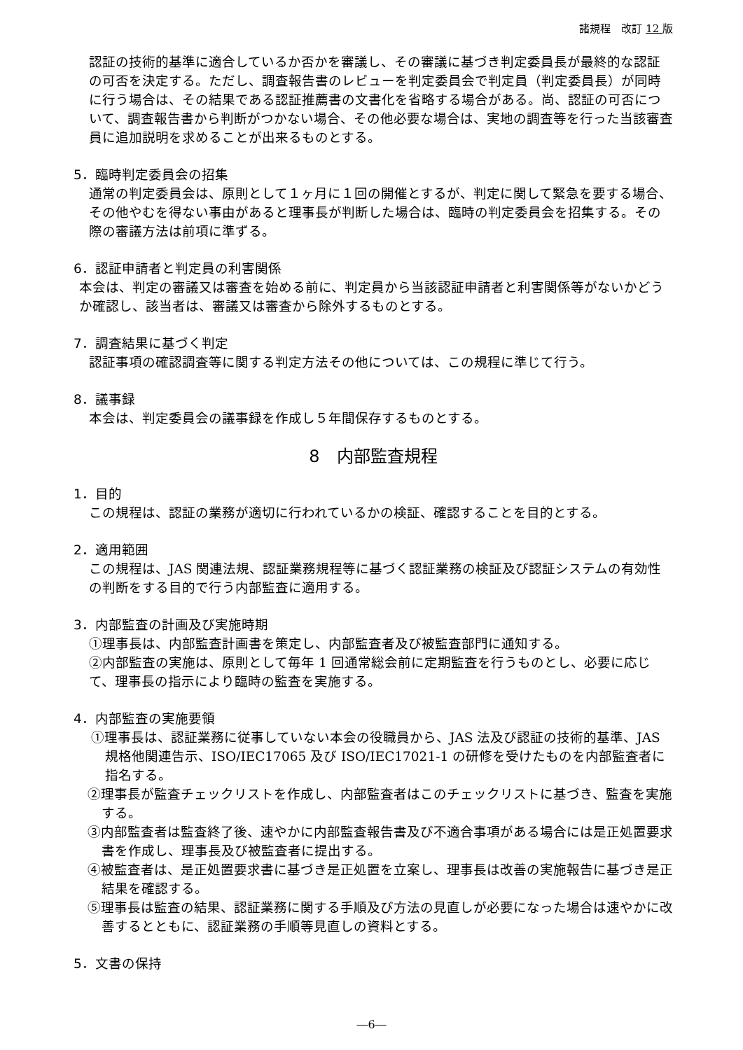諸規程　改訂 12 版
認証の技術的基準に適合しているか否かを審議し、その審議に基づき判定委員長が最終的な認証の可否を決定する。ただし、調査報告書のレビューを判定委員会で判定員（判定委員長）が同時に行う場合は、その結果である認証推薦書の文書化を省略する場合がある。尚、認証の可否について、調査報告書から判断がつかない場合、その他必要な場合は、実地の調査等を行った当該審査員に追加説明を求めることが出来るものとする。
5．臨時判定委員会の招集
通常の判定委員会は、原則として１ヶ月に１回の開催とするが、判定に関して緊急を要する場合、その他やむを得ない事由があると理事長が判断した場合は、臨時の判定委員会を招集する。その際の審議方法は前項に準ずる。
6．認証申請者と判定員の利害関係
本会は、判定の審議又は審査を始める前に、判定員から当該認証申請者と利害関係等がないかどうか確認し、該当者は、審議又は審査から除外するものとする。
7．調査結果に基づく判定
認証事項の確認調査等に関する判定方法その他については、この規程に準じて行う。
8．議事録
本会は、判定委員会の議事録を作成し５年間保存するものとする。
8　内部監査規程
1．目的
この規程は、認証の業務が適切に行われているかの検証、確認することを目的とする。
2．適用範囲
この規程は、JAS 関連法規、認証業務規程等に基づく認証業務の検証及び認証システムの有効性の判断をする目的で行う内部監査に適用する。
3．内部監査の計画及び実施時期
①理事長は、内部監査計画書を策定し、内部監査者及び被監査部門に通知する。
②内部監査の実施は、原則として毎年 1 回通常総会前に定期監査を行うものとし、必要に応じて、理事長の指示により臨時の監査を実施する。
4．内部監査の実施要領
①理事長は、認証業務に従事していない本会の役職員から、JAS 法及び認証の技術的基準、JAS 規格他関連告示、ISO/IEC17065 及び ISO/IEC17021-1 の研修を受けたものを内部監査者に指名する。
②理事長が監査チェックリストを作成し、内部監査者はこのチェックリストに基づき、監査を実施する。
③内部監査者は監査終了後、速やかに内部監査報告書及び不適合事項がある場合には是正処置要求書を作成し、理事長及び被監査者に提出する。
④被監査者は、是正処置要求書に基づき是正処置を立案し、理事長は改善の実施報告に基づき是正結果を確認する。
⑤理事長は監査の結果、認証業務に関する手順及び方法の見直しが必要になった場合は速やかに改善するとともに、認証業務の手順等見直しの資料とする。
5．文書の保持
―6―